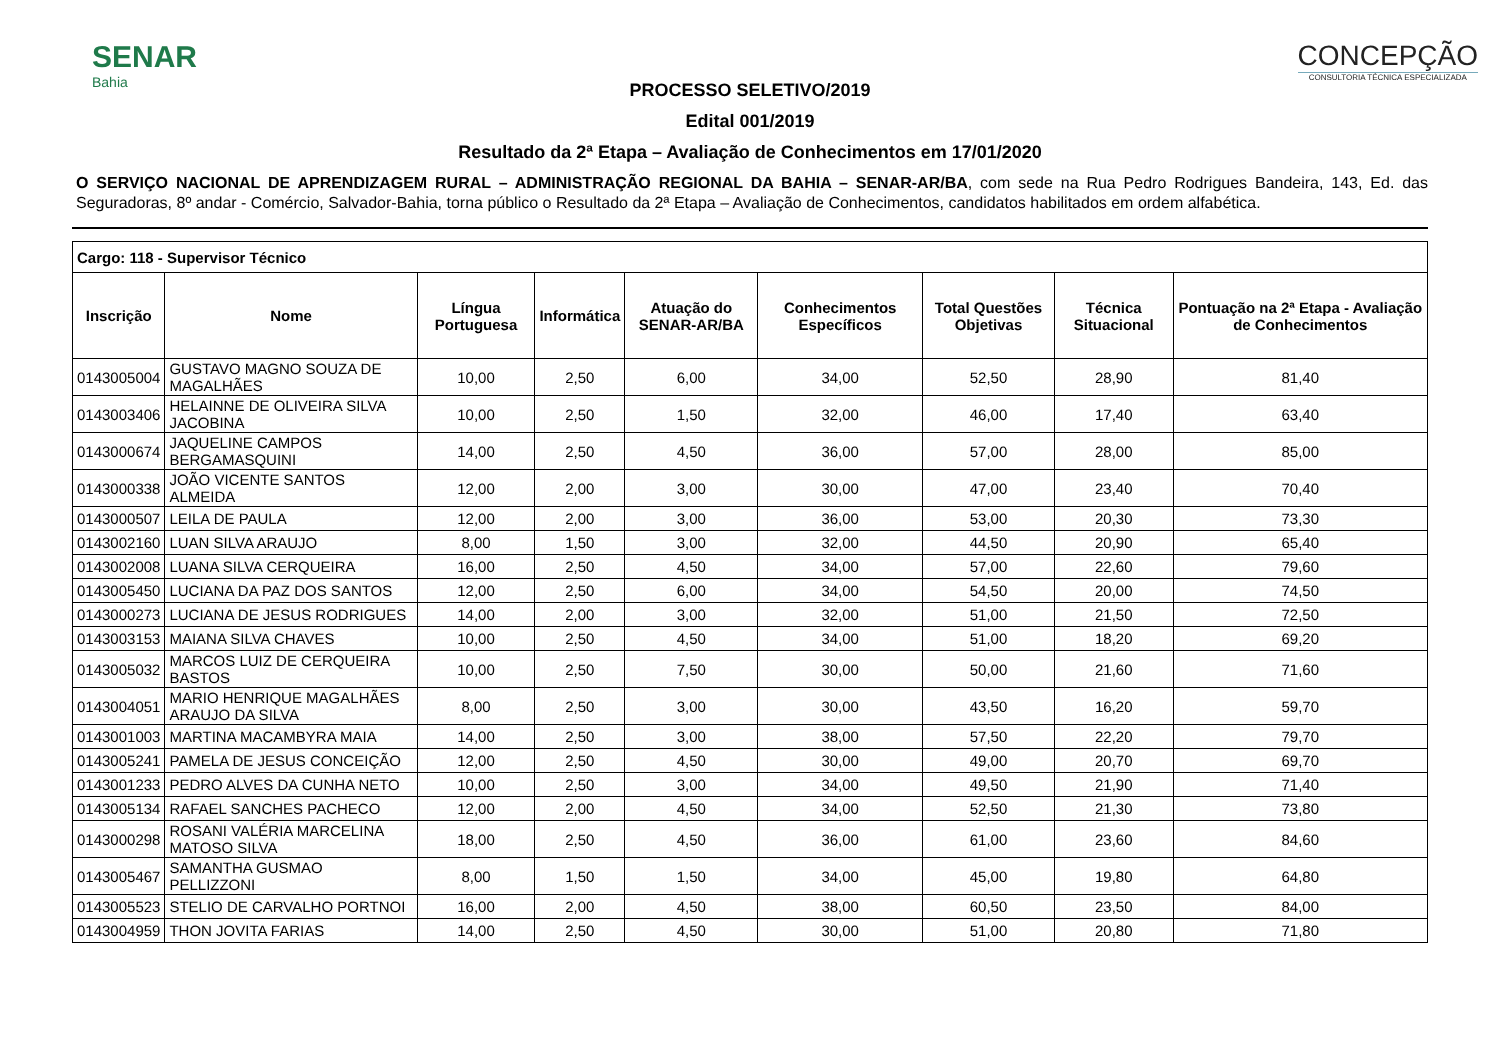SENAR
Bahia
CONCEPÇÃO
CONSULTORIA TÉCNICA ESPECIALIZADA
PROCESSO SELETIVO/2019
Edital 001/2019
Resultado da 2ª Etapa – Avaliação de Conhecimentos em 17/01/2020
O SERVIÇO NACIONAL DE APRENDIZAGEM RURAL – ADMINISTRAÇÃO REGIONAL DA BAHIA – SENAR-AR/BA, com sede na Rua Pedro Rodrigues Bandeira, 143, Ed. das Seguradoras, 8º andar - Comércio, Salvador-Bahia, torna público o Resultado da 2ª Etapa – Avaliação de Conhecimentos, candidatos habilitados em ordem alfabética.
| Cargo: 118 - Supervisor Técnico | | | | | | | | |
| --- | --- | --- | --- | --- | --- | --- | --- | --- |
| Inscrição | Nome | Língua Portuguesa | Informática | Atuação do SENAR-AR/BA | Conhecimentos Específicos | Total Questões Objetivas | Técnica Situacional | Pontuação na 2ª Etapa - Avaliação de Conhecimentos |
| 0143005004 | GUSTAVO MAGNO SOUZA DE MAGALHÃES | 10,00 | 2,50 | 6,00 | 34,00 | 52,50 | 28,90 | 81,40 |
| 0143003406 | HELAINNE DE OLIVEIRA SILVA JACOBINA | 10,00 | 2,50 | 1,50 | 32,00 | 46,00 | 17,40 | 63,40 |
| 0143000674 | JAQUELINE CAMPOS BERGAMASQUINI | 14,00 | 2,50 | 4,50 | 36,00 | 57,00 | 28,00 | 85,00 |
| 0143000338 | JOÃO VICENTE SANTOS ALMEIDA | 12,00 | 2,00 | 3,00 | 30,00 | 47,00 | 23,40 | 70,40 |
| 0143000507 | LEILA DE PAULA | 12,00 | 2,00 | 3,00 | 36,00 | 53,00 | 20,30 | 73,30 |
| 0143002160 | LUAN SILVA ARAUJO | 8,00 | 1,50 | 3,00 | 32,00 | 44,50 | 20,90 | 65,40 |
| 0143002008 | LUANA SILVA CERQUEIRA | 16,00 | 2,50 | 4,50 | 34,00 | 57,00 | 22,60 | 79,60 |
| 0143005450 | LUCIANA DA PAZ DOS SANTOS | 12,00 | 2,50 | 6,00 | 34,00 | 54,50 | 20,00 | 74,50 |
| 0143000273 | LUCIANA DE JESUS RODRIGUES | 14,00 | 2,00 | 3,00 | 32,00 | 51,00 | 21,50 | 72,50 |
| 0143003153 | MAIANA SILVA CHAVES | 10,00 | 2,50 | 4,50 | 34,00 | 51,00 | 18,20 | 69,20 |
| 0143005032 | MARCOS LUIZ DE CERQUEIRA BASTOS | 10,00 | 2,50 | 7,50 | 30,00 | 50,00 | 21,60 | 71,60 |
| 0143004051 | MARIO HENRIQUE MAGALHÃES ARAUJO DA SILVA | 8,00 | 2,50 | 3,00 | 30,00 | 43,50 | 16,20 | 59,70 |
| 0143001003 | MARTINA MACAMBYRA MAIA | 14,00 | 2,50 | 3,00 | 38,00 | 57,50 | 22,20 | 79,70 |
| 0143005241 | PAMELA DE JESUS CONCEIÇÃO | 12,00 | 2,50 | 4,50 | 30,00 | 49,00 | 20,70 | 69,70 |
| 0143001233 | PEDRO ALVES DA CUNHA NETO | 10,00 | 2,50 | 3,00 | 34,00 | 49,50 | 21,90 | 71,40 |
| 0143005134 | RAFAEL SANCHES PACHECO | 12,00 | 2,00 | 4,50 | 34,00 | 52,50 | 21,30 | 73,80 |
| 0143000298 | ROSANI VALÉRIA MARCELINA MATOSO SILVA | 18,00 | 2,50 | 4,50 | 36,00 | 61,00 | 23,60 | 84,60 |
| 0143005467 | SAMANTHA GUSMAO PELLIZZONI | 8,00 | 1,50 | 1,50 | 34,00 | 45,00 | 19,80 | 64,80 |
| 0143005523 | STELIO DE CARVALHO PORTNOI | 16,00 | 2,00 | 4,50 | 38,00 | 60,50 | 23,50 | 84,00 |
| 0143004959 | THON JOVITA FARIAS | 14,00 | 2,50 | 4,50 | 30,00 | 51,00 | 20,80 | 71,80 |